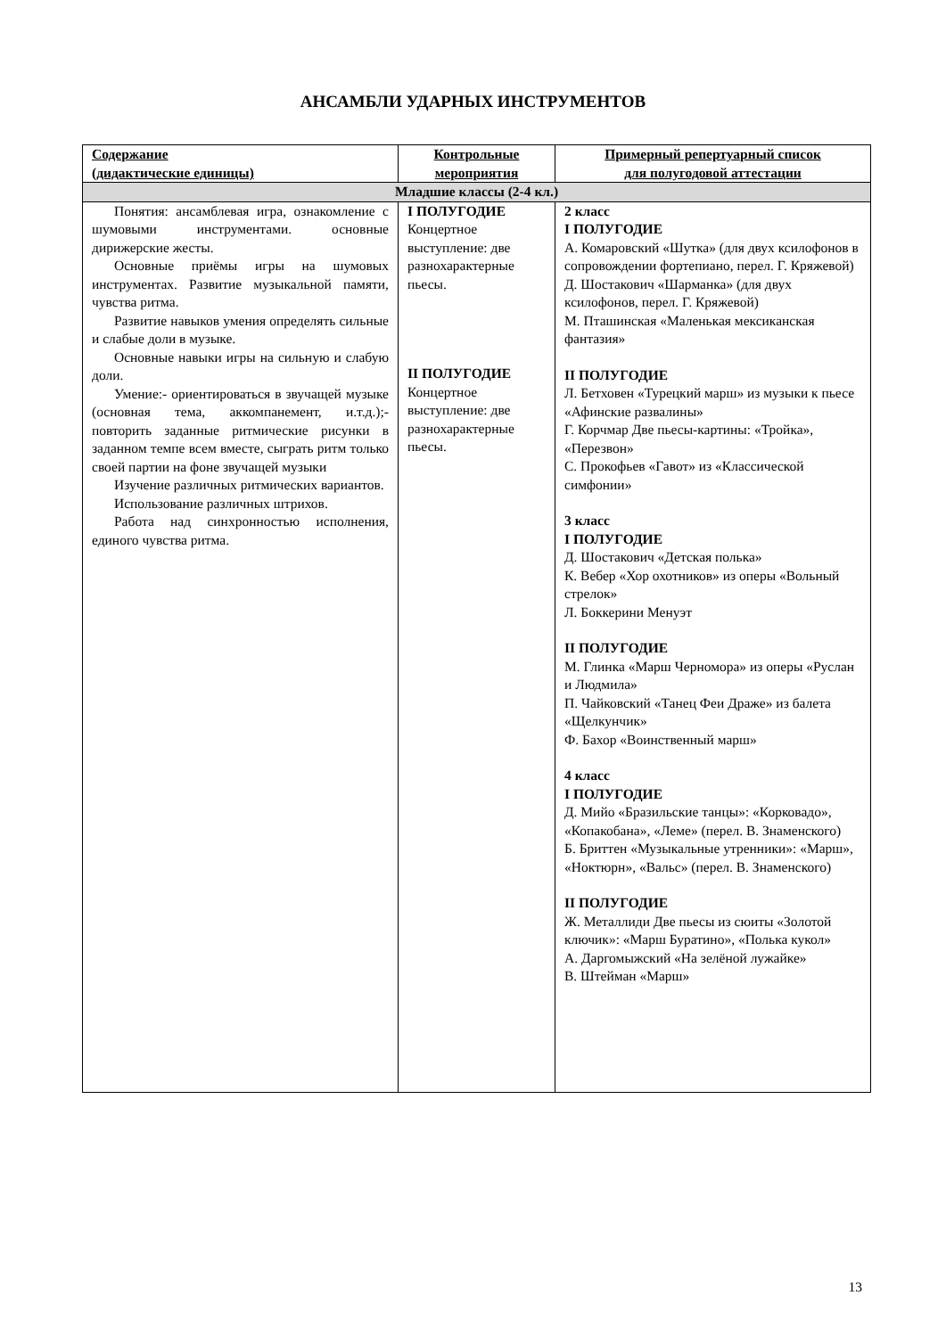АНСАМБЛИ УДАРНЫХ ИНСТРУМЕНТОВ
| Содержание (дидактические единицы) | Контрольные мероприятия | Примерный репертуарный список для полугодовой аттестации |
| --- | --- | --- |
| Младшие классы (2-4 кл.) | | |
| Понятия: ансамблевая игра, ознакомление с шумовыми инструментами. основные дирижерские жесты. Основные приёмы игры на шумовых инструментах. Развитие музыкальной памяти, чувства ритма. Развитие навыков умения определять сильные и слабые доли в музыке. Основные навыки игры на сильную и слабую доли. Умение:- ориентироваться в звучащей музыке (основная тема, аккомпанемент, и.т.д.);- повторить заданные ритмические рисунки в заданном темпе всем вместе, сыграть ритм только своей партии на фоне звучащей музыки Изучение различных ритмических вариантов. Использование различных штрихов. Работа над синхронностью исполнения, единого чувства ритма. | I ПОЛУГОДИЕ Концертное выступление: две разнохарактерные пьесы. II ПОЛУГОДИЕ Концертное выступление: две разнохарактерные пьесы. | 2 класс I ПОЛУГОДИЕ А. Комаровский «Шутка» (для двух ксилофонов в сопровождении фортепиано, перел. Г. Кряжевой) Д. Шостакович «Шарманка» (для двух ксилофонов, перел. Г. Кряжевой) М. Пташинская «Маленькая мексиканская фантазия» II ПОЛУГОДИЕ Л. Бетховен «Турецкий марш» из музыки к пьесе «Афинские развалины» Г. Корчмар Две пьесы-картины: «Тройка», «Перезвон» С. Прокофьев «Гавот» из «Классической симфонии» 3 класс I ПОЛУГОДИЕ Д. Шостакович «Детская полька» К. Вебер «Хор охотников» из оперы «Вольный стрелок» Л. Боккерини Менуэт II ПОЛУГОДИЕ М. Глинка «Марш Черномора» из оперы «Руслан и Людмила» П. Чайковский «Танец Феи Драже» из балета «Щелкунчик» Ф. Бахор «Воинственный марш» 4 класс I ПОЛУГОДИЕ Д. Мийо «Бразильские танцы»: «Корковадо», «Копакобана», «Леме» (перел. В. Знаменского) Б. Бриттен «Музыкальные утренники»: «Марш», «Ноктюрн», «Вальс» (перел. В. Знаменского) II ПОЛУГОДИЕ Ж. Металлиди Две пьесы из сюиты «Золотой ключик»: «Марш Буратино», «Полька кукол» А. Даргомыжский «На зелёной лужайке» В. Штейман «Марш» |
13